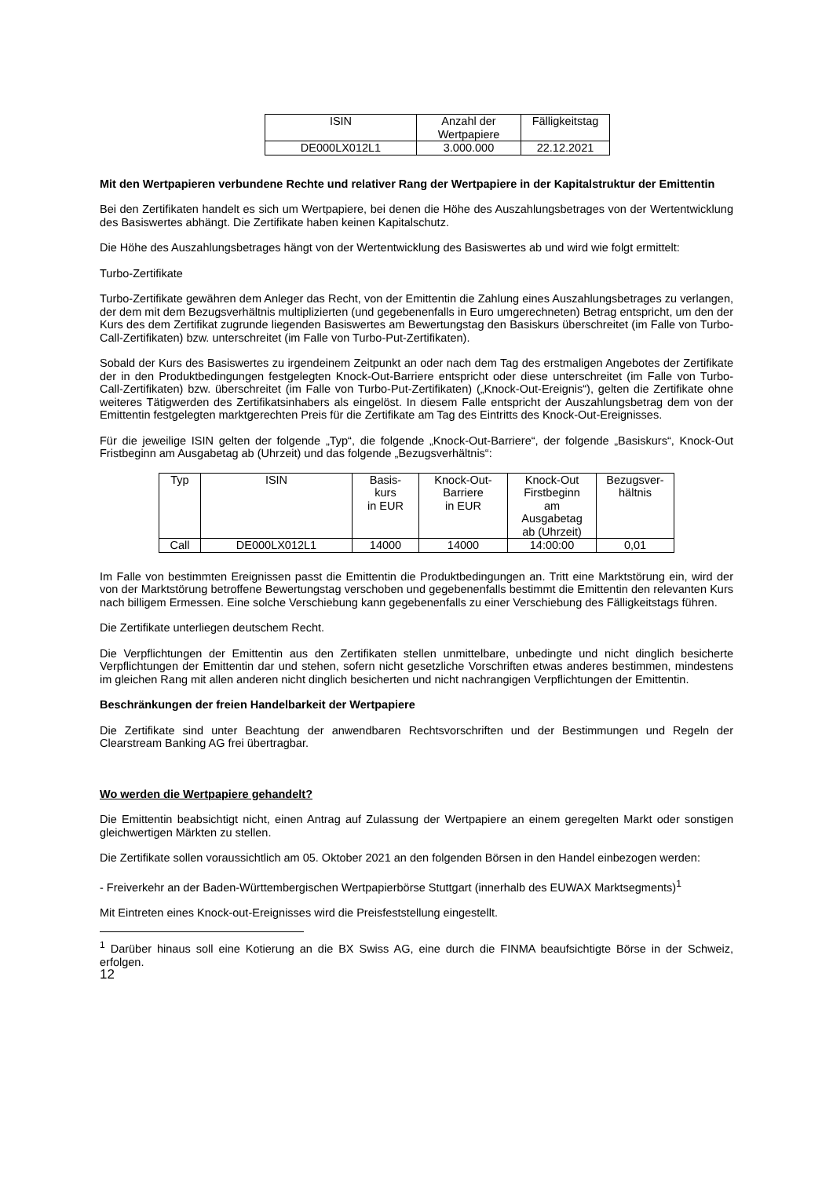| ISIN | Anzahl der Wertpapiere | Fälligkeitstag |
| DE000LX012L1 | 3.000.000 | 22.12.2021 |
Mit den Wertpapieren verbundene Rechte und relativer Rang der Wertpapiere in der Kapitalstruktur der Emittentin
Bei den Zertifikaten handelt es sich um Wertpapiere, bei denen die Höhe des Auszahlungsbetrages von der Wertentwicklung des Basiswertes abhängt. Die Zertifikate haben keinen Kapitalschutz.
Die Höhe des Auszahlungsbetrages hängt von der Wertentwicklung des Basiswertes ab und wird wie folgt ermittelt:
Turbo-Zertifikate
Turbo-Zertifikate gewähren dem Anleger das Recht, von der Emittentin die Zahlung eines Auszahlungsbetrages zu verlangen, der dem mit dem Bezugsverhältnis multiplizierten (und gegebenenfalls in Euro umgerechneten) Betrag entspricht, um den der Kurs des dem Zertifikat zugrunde liegenden Basiswertes am Bewertungstag den Basiskurs überschreitet (im Falle von Turbo-Call-Zertifikaten) bzw. unterschreitet (im Falle von Turbo-Put-Zertifikaten).
Sobald der Kurs des Basiswertes zu irgendeinem Zeitpunkt an oder nach dem Tag des erstmaligen Angebotes der Zertifikate der in den Produktbedingungen festgelegten Knock-Out-Barriere entspricht oder diese unterschreitet (im Falle von Turbo-Call-Zertifikaten) bzw. überschreitet (im Falle von Turbo-Put-Zertifikaten) („Knock-Out-Ereignis“), gelten die Zertifikate ohne weiteres Tätigwerden des Zertifikatsinhabers als eingelöst. In diesem Falle entspricht der Auszahlungsbetrag dem von der Emittentin festgelegten marktgerechten Preis für die Zertifikate am Tag des Eintritts des Knock-Out-Ereignisses.
Für die jeweilige ISIN gelten der folgende „Typ“, die folgende „Knock-Out-Barriere“, der folgende „Basiskurs“, Knock-Out Fristbeginn am Ausgabetag ab (Uhrzeit) und das folgende „Bezugsverhältnis“:
| Typ | ISIN | Basis- kurs in EUR | Knock-Out- Barriere in EUR | Knock-Out Firstbeginn am Ausgabetag ab (Uhrzeit) | Bezugsver- hältnis |
| Call | DE000LX012L1 | 14000 | 14000 | 14:00:00 | 0,01 |
Im Falle von bestimmten Ereignissen passt die Emittentin die Produktbedingungen an. Tritt eine Marktstörung ein, wird der von der Marktstörung betroffene Bewertungstag verschoben und gegebenenfalls bestimmt die Emittentin den relevanten Kurs nach billigem Ermessen. Eine solche Verschiebung kann gegebenenfalls zu einer Verschiebung des Fälligkeitstags führen.
Die Zertifikate unterliegen deutschem Recht.
Die Verpflichtungen der Emittentin aus den Zertifikaten stellen unmittelbare, unbedingte und nicht dinglich besicherte Verpflichtungen der Emittentin dar und stehen, sofern nicht gesetzliche Vorschriften etwas anderes bestimmen, mindestens im gleichen Rang mit allen anderen nicht dinglich besicherten und nicht nachrangigen Verpflichtungen der Emittentin.
Beschränkungen der freien Handelbarkeit der Wertpapiere
Die Zertifikate sind unter Beachtung der anwendbaren Rechtsvorschriften und der Bestimmungen und Regeln der Clearstream Banking AG frei übertragbar.
Wo werden die Wertpapiere gehandelt?
Die Emittentin beabsichtigt nicht, einen Antrag auf Zulassung der Wertpapiere an einem geregelten Markt oder sonstigen gleichwertigen Märkten zu stellen.
Die Zertifikate sollen voraussichtlich am 05. Oktober 2021 an den folgenden Börsen in den Handel einbezogen werden:
- Freiverkehr an der Baden-Württembergischen Wertpapierbörse Stuttgart (innerhalb des EUWAX Marktsegments)<sup>1</sup>
Mit Eintreten eines Knock-out-Ereignisses wird die Preisfeststellung eingestellt.
<sup>1</sup> Darüber hinaus soll eine Kotierung an die BX Swiss AG, eine durch die FINMA beaufsichtigte Börse in der Schweiz, erfolgen.
12